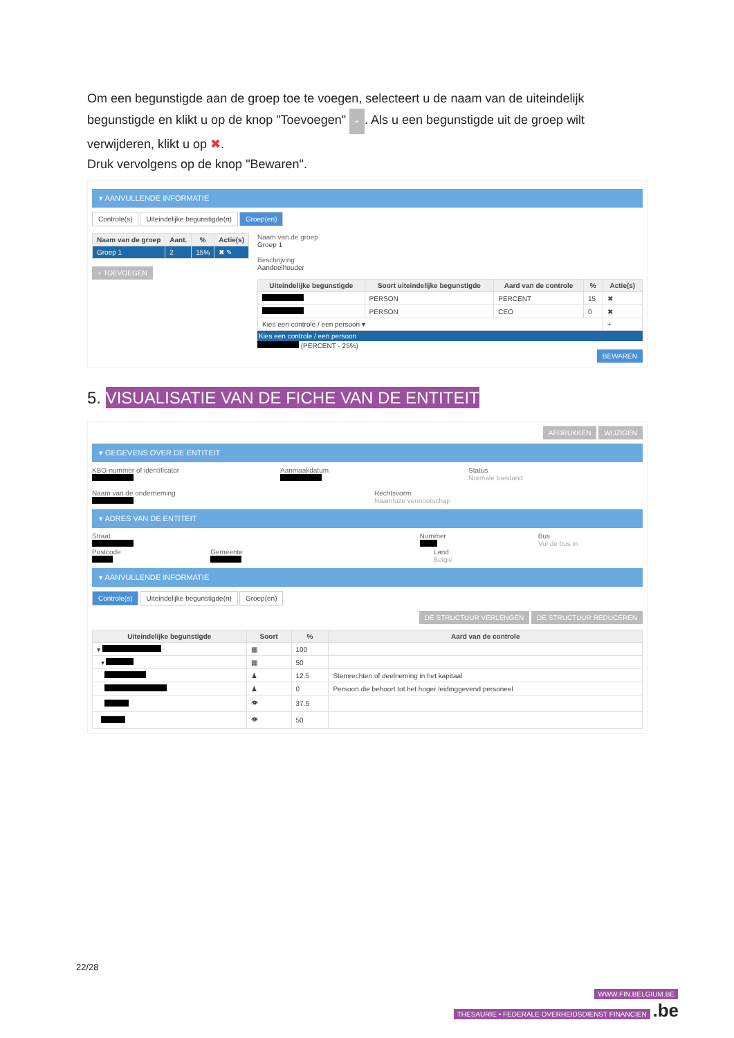Om een begunstigde aan de groep toe te voegen, selecteert u de naam van de uiteindelijk begunstigde en klikt u op de knop "Toevoegen" +. Als u een begunstigde uit de groep wilt verwijderen, klikt u op ✖.
Druk vervolgens op de knop "Bewaren".
▾ AANVULLENDE INFORMATIE
Controle(s) Uiteindelijke begunstigde(n) Groep(en)
| Naam van de groep | Aant. | % | Actie(s) |
| --- | --- | --- | --- |
| Groep 1 | 2 | 15% | ✖ ✎ |
+ TOEVOEGEN
Naam van de groep
Groep 1
Beschrijving
Aandeelhouder
| Uiteindelijke begunstigde | Soort uiteindelijke begunstigde | Aard van de controle | % | Actie(s) |
| --- | --- | --- | --- | --- |
| | PERSON | PERCENT | 15 | ✖ |
| | PERSON | CEO | 0 | ✖ |
| Kies een controle / een persoon ▾ | | | | + |
Kies een controle / een persoon
(PERCENT - 25%)
BEWAREN
5. VISUALISATIE VAN DE FICHE VAN DE ENTITEIT
AFDRUKKEN WIJZIGEN
▾ GEGEVENS OVER DE ENTITEIT
KBO-nummer of identificator Aanmaakdatum Status
Normale toestand
Naam van de onderneming Rechtsvorm
Naamloze vennootschap
▾ ADRES VAN DE ENTITEIT
Straat Nummer Bus
Vul de bus in
Postcode Gemeente Land
België
▾ AANVULLENDE INFORMATIE
Controle(s) Uiteindelijke begunstigde(n) Groep(en)
DE STRUCTUUR VERLENGEN DE STRUCTUUR REDUCEREN
| Uiteindelijke begunstigde | Soort | % | Aard van de controle |
| --- | --- | --- | --- |
| ▾ | ▦ | 100 | |
| ▾ | ▦ | 50 | |
| | ♟ | 12.5 | Stemrechten of deelneming in het kapitaal |
| | ♟ | 0 | Persoon die behoort tot het hoger leidinggevend personeel |
| | 👁 | 37.5 | |
| | 👁 | 50 | |
22/28
WWW.FIN.BELGIUM.BE
THESAURIE • FEDERALE OVERHEIDSDIENST FINANCIEN .be